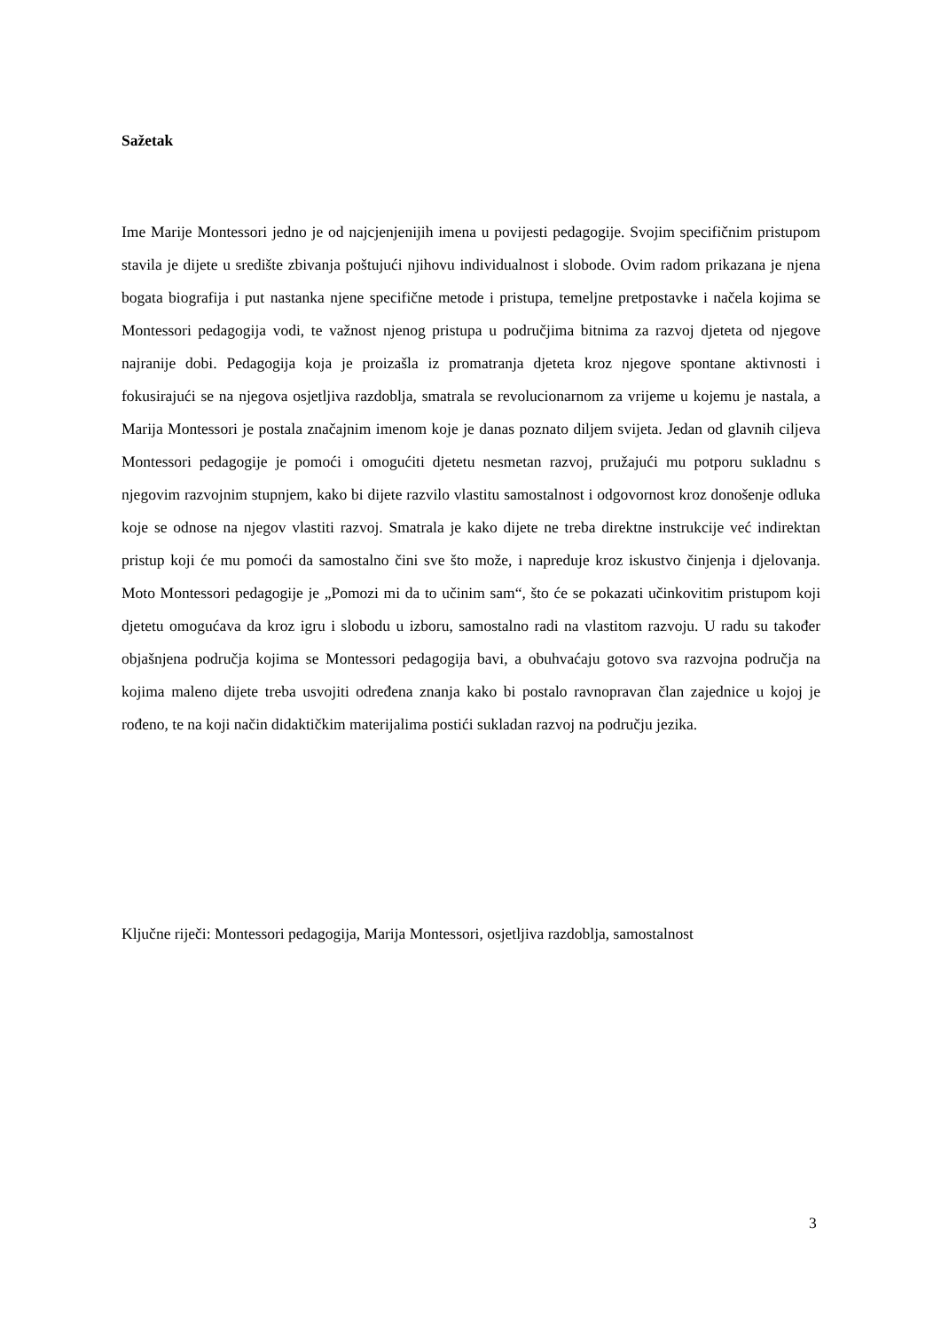Sažetak
Ime Marije Montessori jedno je od najcjenjenijih imena u povijesti pedagogije. Svojim specifičnim pristupom stavila je dijete u središte zbivanja poštujući njihovu individualnost i slobode. Ovim radom prikazana je njena bogata biografija i put nastanka njene specifične metode i pristupa, temeljne pretpostavke i načela kojima se Montessori pedagogija vodi, te važnost njenog pristupa u područjima bitnima za razvoj djeteta od njegove najranije dobi. Pedagogija koja je proizašla iz promatranja djeteta kroz njegove spontane aktivnosti i fokusirajući se na njegova osjetljiva razdoblja, smatrala se revolucionarnom za vrijeme u kojemu je nastala, a Marija Montessori je postala značajnim imenom koje je danas poznato diljem svijeta. Jedan od glavnih ciljeva Montessori pedagogije je pomoći i omogućiti djetetu nesmetan razvoj, pružajući mu potporu sukladnu s njegovim razvojnim stupnjem, kako bi dijete razvilo vlastitu samostalnost i odgovornost kroz donošenje odluka koje se odnose na njegov vlastiti razvoj. Smatrala je kako dijete ne treba direktne instrukcije već indirektan pristup koji će mu pomoći da samostalno čini sve što može, i napreduje kroz iskustvo činjenja i djelovanja. Moto Montessori pedagogije je „Pomozi mi da to učinim sam“, što će se pokazati učinkovitim pristupom koji djetetu omogućava da kroz igru i slobodu u izboru, samostalno radi na vlastitom razvoju. U radu su također objašnjena područja kojima se Montessori pedagogija bavi, a obuhvaćaju gotovo sva razvojna područja na kojima maleno dijete treba usvojiti određena znanja kako bi postalo ravnopravan član zajednice u kojoj je rođeno, te na koji način didaktičkim materijalima postići sukladan razvoj na području jezika.
Ključne riječi: Montessori pedagogija, Marija Montessori, osjetljiva razdoblja, samostalnost
3